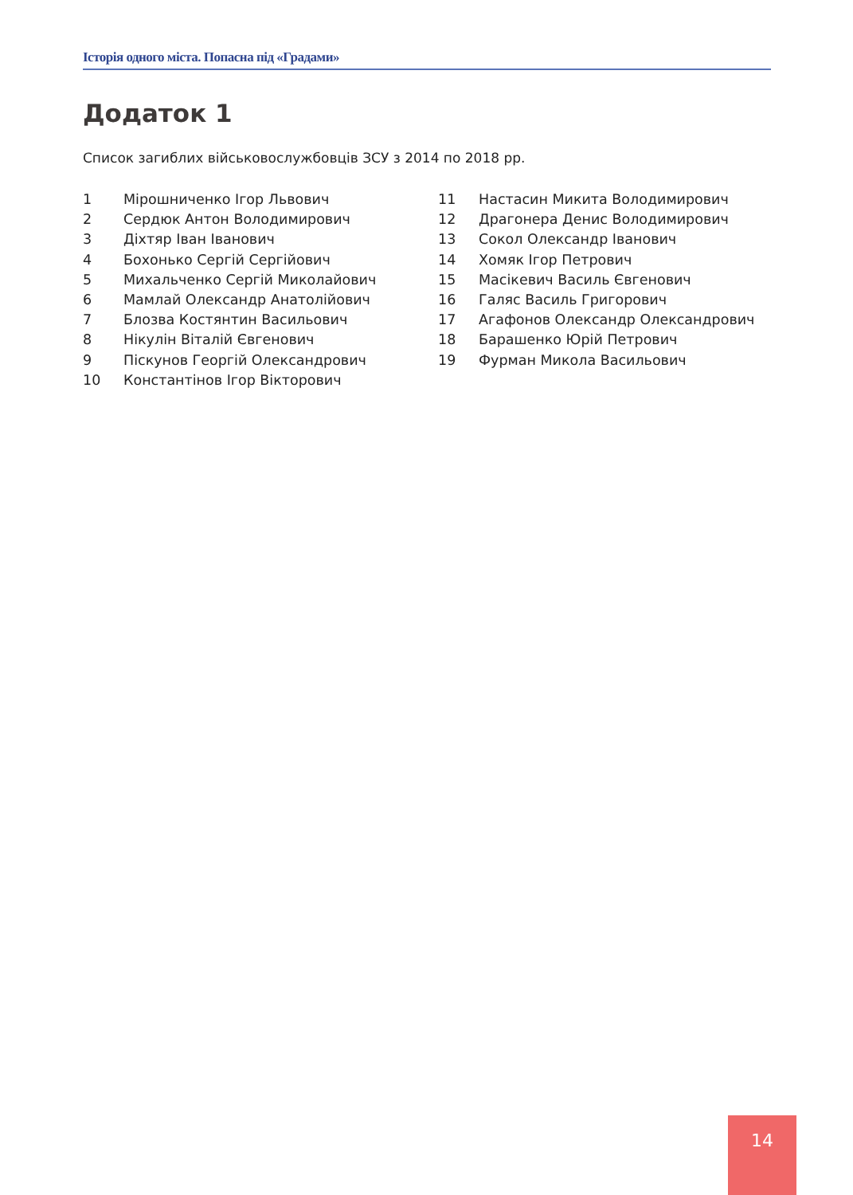Історія одного міста. Попасна під «Градами»
Додаток 1
Список загиблих військовослужбовців ЗСУ з 2014 по 2018 рр.
1 Мірошниченко Ігор Львович
2 Сердюк Антон Володимирович
3 Діхтяр Іван Іванович
4 Бохонько Сергій Сергійович
5 Михальченко Сергій Миколайович
6 Мамлай Олександр Анатолійович
7 Блозва Костянтин Васильович
8 Нікулін Віталій Євгенович
9 Піскунов Георгій Олександрович
10 Константінов Ігор Вікторович
11 Настасин Микита Володимирович
12 Драгонера Денис Володимирович
13 Сокол Олександр Іванович
14 Хомяк Ігор Петрович
15 Масікевич Василь Євгенович
16 Галяс Василь Григорович
17 Агафонов Олександр Олександрович
18 Барашенко Юрій Петрович
19 Фурман Микола Васильович
14